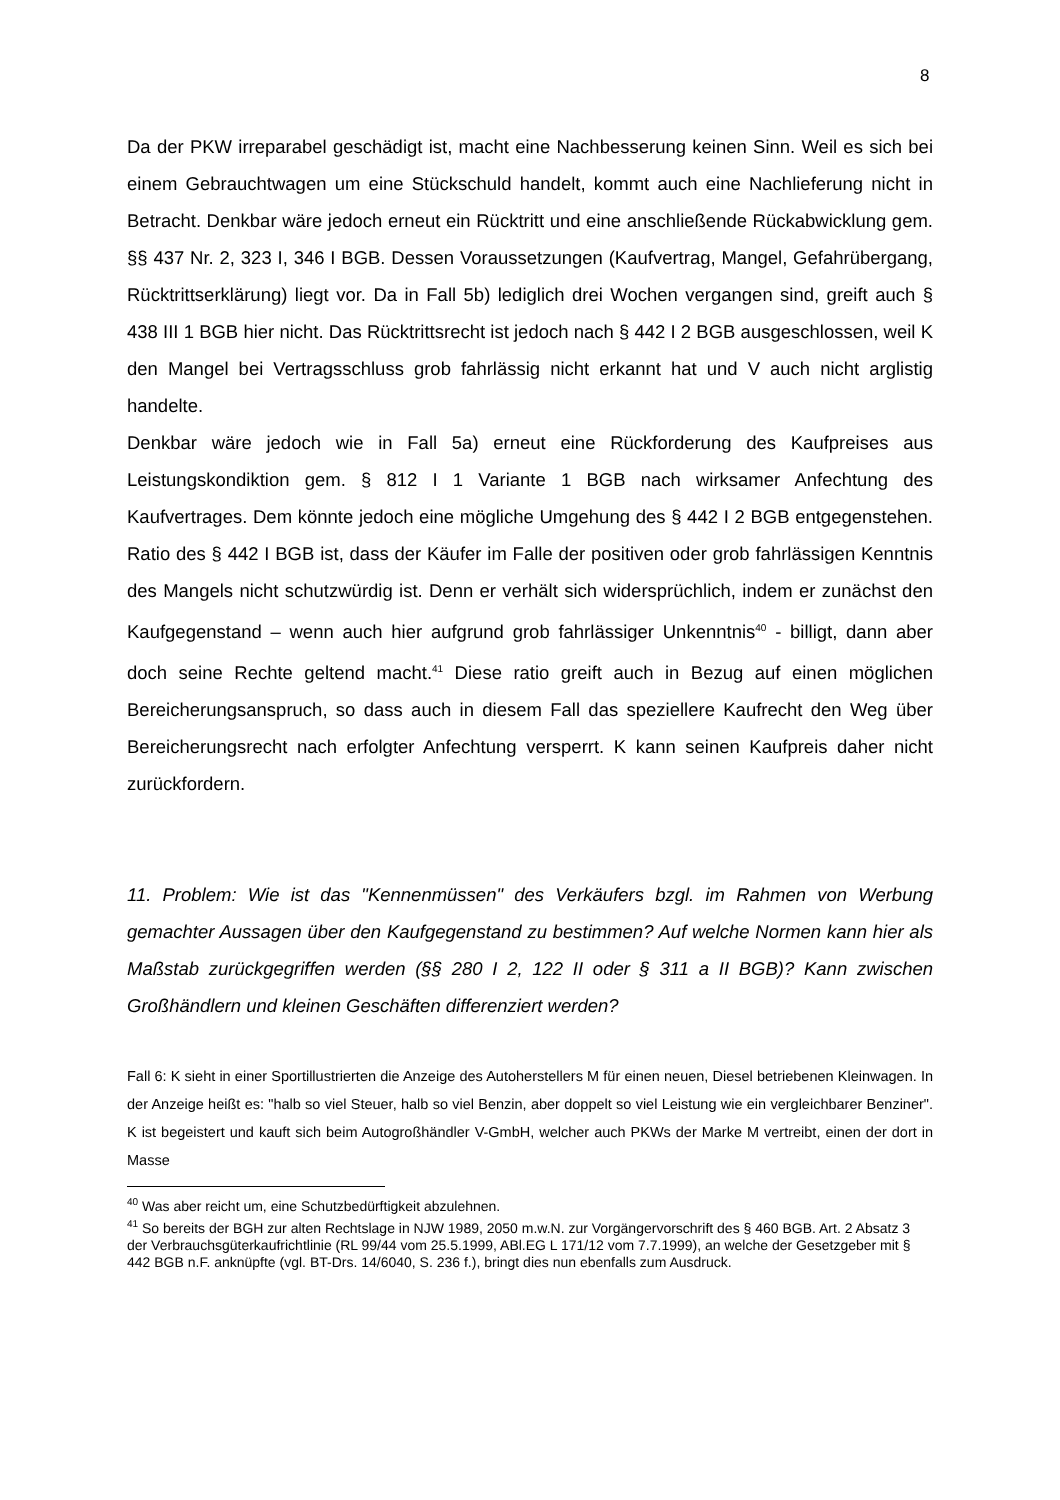8
Da der PKW irreparabel geschädigt ist, macht eine Nachbesserung keinen Sinn. Weil es sich bei einem Gebrauchtwagen um eine Stückschuld handelt, kommt auch eine Nachlieferung nicht in Betracht. Denkbar wäre jedoch erneut ein Rücktritt und eine anschließende Rückabwicklung gem. §§ 437 Nr. 2, 323 I, 346 I BGB. Dessen Voraussetzungen (Kaufvertrag, Mangel, Gefahrübergang, Rücktrittserklärung) liegt vor. Da in Fall 5b) lediglich drei Wochen vergangen sind, greift auch § 438 III 1 BGB hier nicht. Das Rücktrittsrecht ist jedoch nach § 442 I 2 BGB ausgeschlossen, weil K den Mangel bei Vertragsschluss grob fahrlässig nicht erkannt hat und V auch nicht arglistig handelte.
Denkbar wäre jedoch wie in Fall 5a) erneut eine Rückforderung des Kaufpreises aus Leistungskondiktion gem. § 812 I 1 Variante 1 BGB nach wirksamer Anfechtung des Kaufvertrages. Dem könnte jedoch eine mögliche Umgehung des § 442 I 2 BGB entgegenstehen. Ratio des § 442 I BGB ist, dass der Käufer im Falle der positiven oder grob fahrlässigen Kenntnis des Mangels nicht schutzwürdig ist. Denn er verhält sich widersprüchlich, indem er zunächst den Kaufgegenstand – wenn auch hier aufgrund grob fahrlässiger Unkenntnis<sup>40</sup> - billigt, dann aber doch seine Rechte geltend macht.<sup>41</sup> Diese ratio greift auch in Bezug auf einen möglichen Bereicherungsanspruch, so dass auch in diesem Fall das speziellere Kaufrecht den Weg über Bereicherungsrecht nach erfolgter Anfechtung versperrt. K kann seinen Kaufpreis daher nicht zurückfordern.
11. Problem: Wie ist das "Kennenmüssen" des Verkäufers bzgl. im Rahmen von Werbung gemachter Aussagen über den Kaufgegenstand zu bestimmen? Auf welche Normen kann hier als Maßstab zurückgegriffen werden (§§ 280 I 2, 122 II oder § 311 a II BGB)? Kann zwischen Großhändlern und kleinen Geschäften differenziert werden?
Fall 6: K sieht in einer Sportillustrierten die Anzeige des Autoherstellers M für einen neuen, Diesel betriebenen Kleinwagen. In der Anzeige heißt es: "halb so viel Steuer, halb so viel Benzin, aber doppelt so viel Leistung wie ein vergleichbarer Benziner". K ist begeistert und kauft sich beim Autogroßhändler V-GmbH, welcher auch PKWs der Marke M vertreibt, einen der dort in Masse
<sup>40</sup> Was aber reicht um, eine Schutzbedürftigkeit abzulehnen.
<sup>41</sup> So bereits der BGH zur alten Rechtslage in NJW 1989, 2050 m.w.N. zur Vorgängervorschrift des § 460 BGB. Art. 2 Absatz 3 der Verbrauchsgüterkaufrichtlinie (RL 99/44 vom 25.5.1999, ABl.EG L 171/12 vom 7.7.1999), an welche der Gesetzgeber mit § 442 BGB n.F. anknüpfte (vgl. BT-Drs. 14/6040, S. 236 f.), bringt dies nun ebenfalls zum Ausdruck.